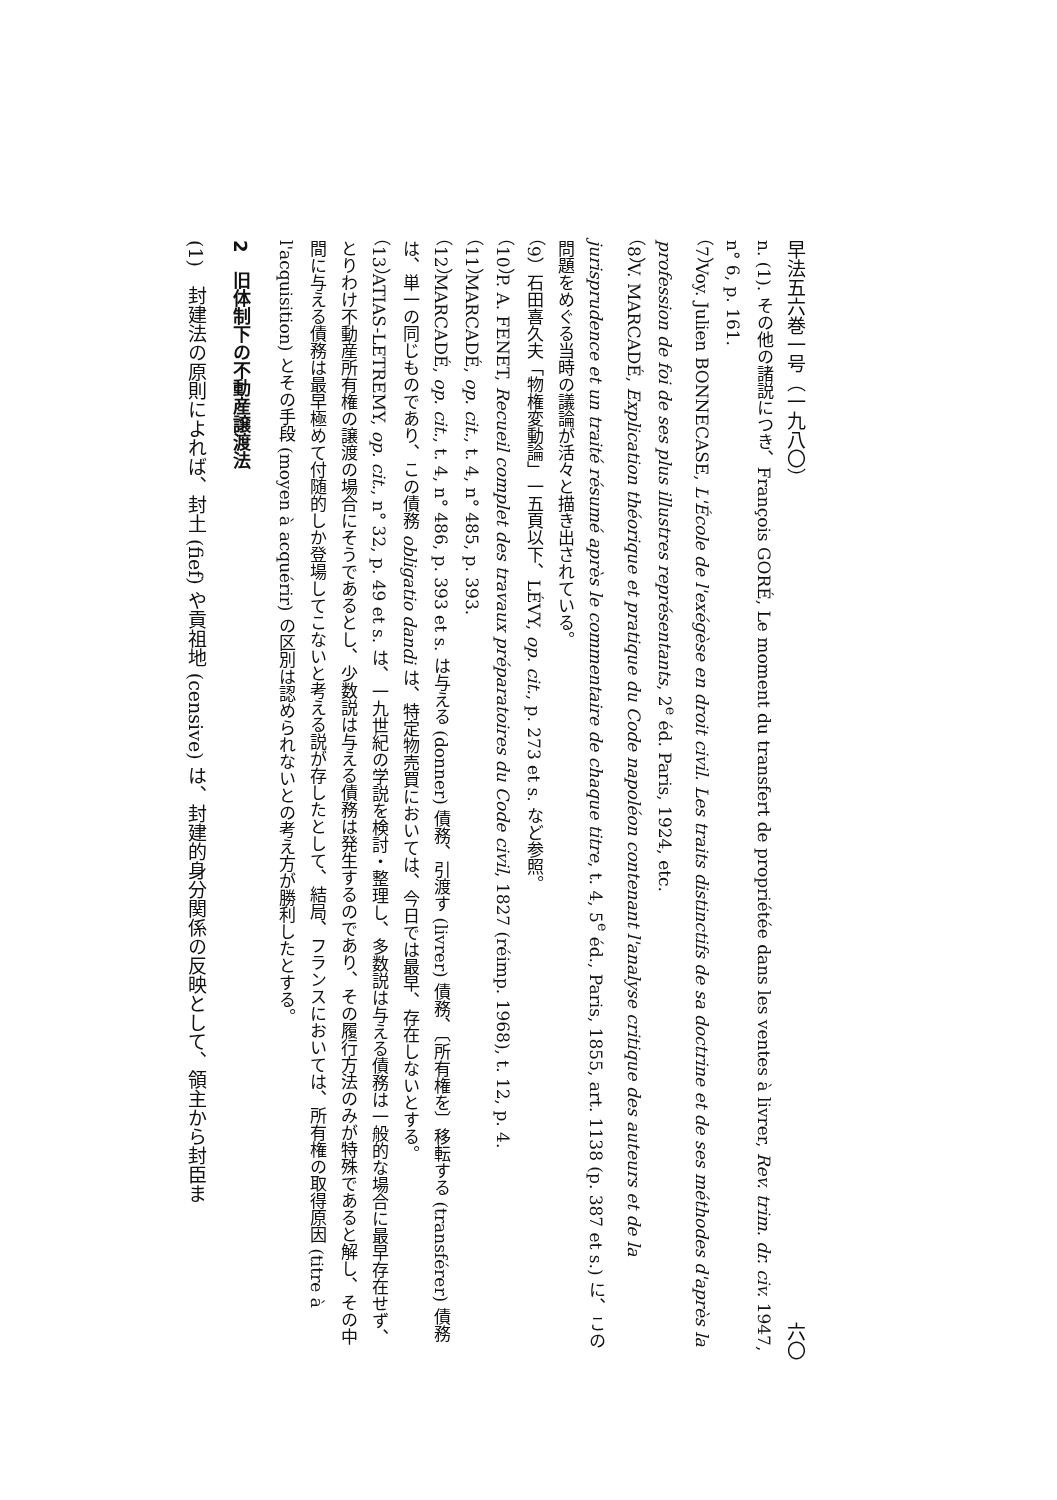早法五六巻一号（一九八〇） 六〇
n. (1). その他の諸説につき、François GORÉ, Le moment du transfert de propriétée dans les ventes à livrer, Rev. trim. dr. civ. 1947, n° 6, p. 161.
（7）Voy. Julien BONNECASE, L'École de l'exégèse en droit civil. Les traits distinctifs de sa doctrine et de ses méthodes d'après la profession de foi de ses plus illustres représentants, 2<sup>e</sup> éd. Paris, 1924, etc.
（8）V. MARCADÉ, Explication théorique et pratique du Code napoléon contenant l'analyse critique des auteurs et de la jurisprudence et un traité résumé après le commentaire de chaque titre, t. 4, 5<sup>e</sup> éd., Paris, 1855, art. 1138 (p. 387 et s.) に、この問題をめぐる当時の議論が活々と描き出されている。
（9）石田喜久夫「物権変動論」一五頁以下、LÉVY, op. cit., p. 273 et s. など参照。
（10）P. A. FENET, Recueil complet des travaux préparatoires du Code civil, 1827 (réimp. 1968), t. 12, p. 4.
（11）MARCADÉ, op. cit., t. 4, n° 485, p. 393.
（12）MARCADÉ, op. cit., t. 4, n° 486, p. 393 et s. は与える (donner) 債務、引渡す (livrer) 債務、〔所有権を〕移転する (transférer) 債務は、単一の同じものであり、この債務 obligatio dandi は、特定物売買においては、今日では最早、存在しないとする。
（13）ATIAS-LETREMY, op. cit., n° 32, p. 49 et s. は、一九世紀の学説を検討・整理し、多数説は与える債務は一般的な場合に最早存在せず、とりわけ不動産所有権の譲渡の場合にそうであるとし、少数説は与える債務は発生するのであり、その履行方法のみが特殊であると解し、その中間に与える債務は最早極めて付随的しか登場してこないと考える説が存したとして、結局、フランスにおいては、所有権の取得原因 (titre à l'acquisition) とその手段 (moyen à acquérir) の区別は認められないとの考え方が勝利したとする。
2　旧体制下の不動産譲渡法
(1)　封建法の原則によれば、封土 (fief) や貢祖地 (censive) は、封建的身分関係の反映として、領主から封臣ま